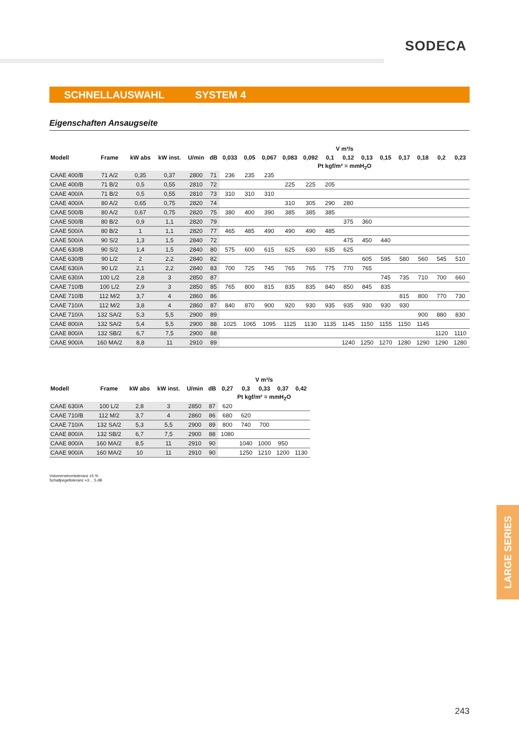SODECA
SCHNELLAUSWAHL SYSTEM 4
Eigenschaften Ansaugseite
| | | | | | | V m³/s | | | | | | | | | | | | |
| --- | --- | --- | --- | --- | --- | --- | --- | --- | --- | --- | --- | --- | --- | --- | --- | --- | --- | --- |
| Modell | Frame | kW abs | kW inst. | U/min | dB | 0,033 | 0,05 | 0,067 | 0,083 | 0,092 | 0,1 | 0,12 | 0,13 | 0,15 | 0,17 | 0,18 | 0,2 | 0,23 |
| | | | | | | Pt kgf/m² = mmH<sub>2</sub>O | | | | | | | | | | | | |
| CAAE 400/B | 71 A/2 | 0,35 | 0,37 | 2800 | 71 | 236 | 235 | 235 | | | | | | | | | | |
| CAAE 400/B | 71 B/2 | 0,5 | 0,55 | 2810 | 72 | | | | 225 | 225 | 205 | | | | | | | |
| CAAE 400/A | 71 B/2 | 0,5 | 0,55 | 2810 | 73 | 310 | 310 | 310 | | | | | | | | | | |
| CAAE 400/A | 80 A/2 | 0,65 | 0,75 | 2820 | 74 | | | | 310 | 305 | 290 | 280 | | | | | | |
| CAAE 500/B | 80 A/2 | 0,67 | 0,75 | 2820 | 75 | 380 | 400 | 390 | 385 | 385 | 385 | | | | | | | |
| CAAE 500/B | 80 B/2 | 0,9 | 1,1 | 2820 | 79 | | | | | | | 375 | 360 | | | | | |
| CAAE 500/A | 80 B/2 | 1 | 1,1 | 2820 | 77 | 465 | 485 | 490 | 490 | 490 | 485 | | | | | | | |
| CAAE 500/A | 90 S/2 | 1,3 | 1,5 | 2840 | 72 | | | | | | | 475 | 450 | 440 | | | | |
| CAAE 630/B | 90 S/2 | 1,4 | 1,5 | 2840 | 80 | 575 | 600 | 615 | 625 | 630 | 635 | 625 | | | | | | |
| CAAE 630/B | 90 L/2 | 2 | 2,2 | 2840 | 82 | | | | | | | | 605 | 595 | 580 | 560 | 545 | 510 |
| CAAE 630/A | 90 L/2 | 2,1 | 2,2 | 2840 | 83 | 700 | 725 | 745 | 765 | 765 | 775 | 770 | 765 | | | | | |
| CAAE 630/A | 100 L/2 | 2,8 | 3 | 2850 | 87 | | | | | | | | | 745 | 735 | 710 | 700 | 660 |
| CAAE 710/B | 100 L/2 | 2,9 | 3 | 2850 | 85 | 765 | 800 | 815 | 835 | 835 | 840 | 850 | 845 | 835 | | | | |
| CAAE 710/B | 112 M/2 | 3,7 | 4 | 2860 | 86 | | | | | | | | | | 815 | 800 | 770 | 730 |
| CAAE 710/A | 112 M/2 | 3,8 | 4 | 2860 | 87 | 840 | 870 | 900 | 920 | 930 | 935 | 935 | 930 | 930 | 930 | | | |
| CAAE 710/A | 132 SA/2 | 5,3 | 5,5 | 2900 | 89 | | | | | | | | | | | 900 | 880 | 830 |
| CAAE 800/A | 132 SA/2 | 5,4 | 5,5 | 2900 | 88 | 1025 | 1065 | 1095 | 1125 | 1130 | 1135 | 1145 | 1150 | 1155 | 1150 | 1145 | | |
| CAAE 800/A | 132 SB/2 | 6,7 | 7,5 | 2900 | 88 | | | | | | | | | | | | 1120 | 1110 |
| CAAE 900/A | 160 MA/2 | 8,8 | 11 | 2910 | 89 | | | | | | | 1240 | 1250 | 1270 | 1280 | 1290 | 1290 | 1280 |
| | | | | | | V m³/s | | | | |
| --- | --- | --- | --- | --- | --- | --- | --- | --- | --- | --- |
| Modell | Frame | kW abs | kW inst. | U/min | dB | 0,27 | 0,3 | 0,33 | 0,37 | 0,42 |
| | | | | | | Pt kgf/m² = mmH<sub>2</sub>O | | | | |
| CAAE 630/A | 100 L/2 | 2,8 | 3 | 2850 | 87 | 620 | | | | |
| CAAE 710/B | 112 M/2 | 3,7 | 4 | 2860 | 86 | 680 | 620 | | | |
| CAAE 710/A | 132 SA/2 | 5,3 | 5,5 | 2900 | 89 | 800 | 740 | 700 | | |
| CAAE 800/A | 132 SB/2 | 6,7 | 7,5 | 2900 | 88 | 1080 | | | | |
| CAAE 800/A | 160 MA/2 | 8,5 | 11 | 2910 | 90 | | 1040 | 1000 | 950 | |
| CAAE 900/A | 160 MA/2 | 10 | 11 | 2910 | 90 | | 1250 | 1210 | 1200 | 1130 |
Volumenstromtoleranz ±5 %
Schallpegeltoleranz +3… 5 dB
LARGE SERIES
243